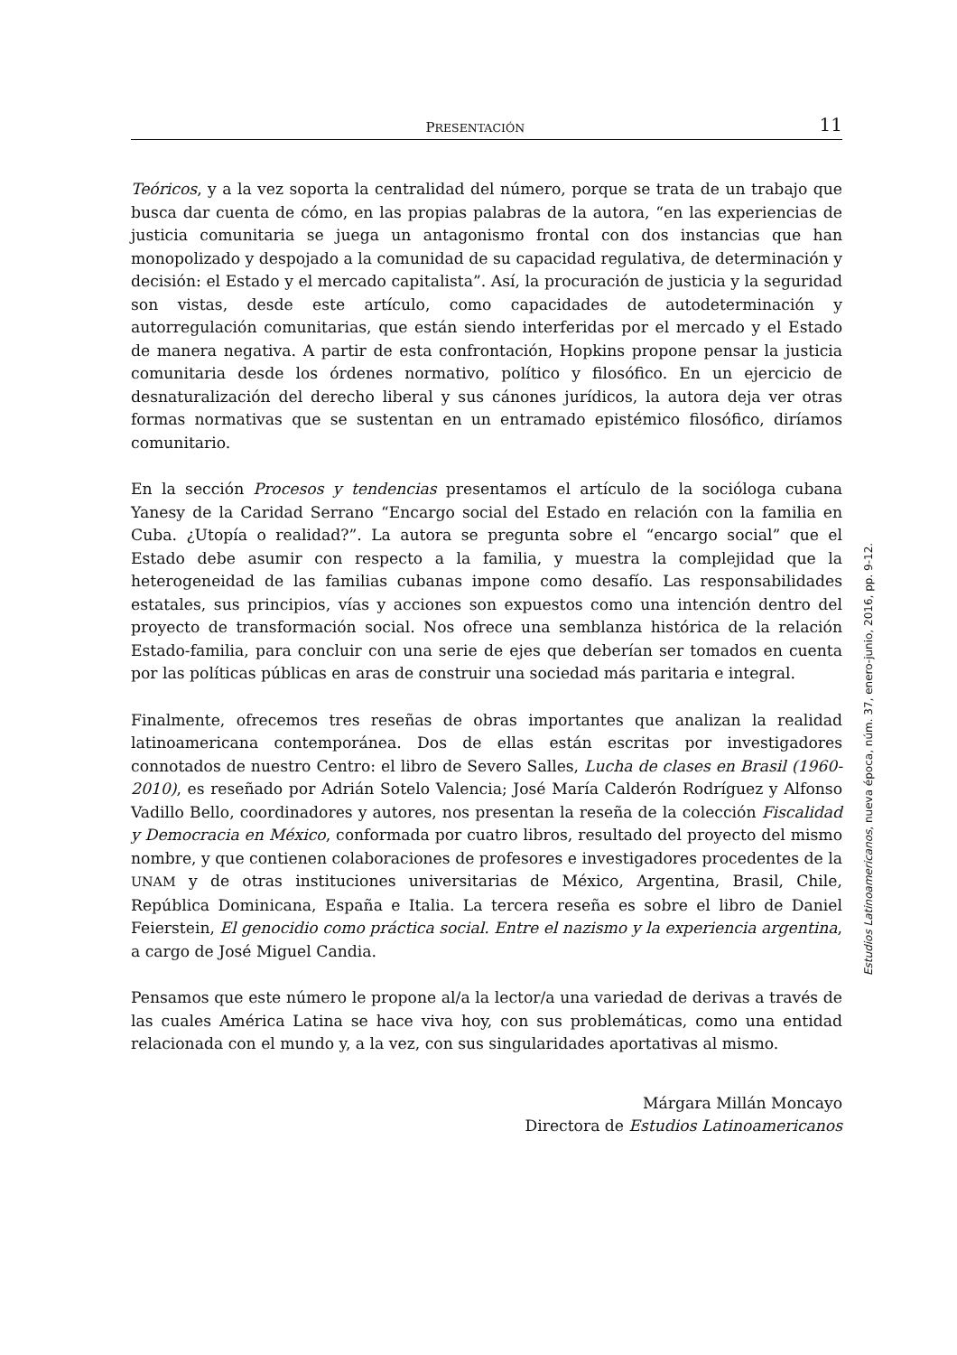PRESENTACIÓN 11
Teóricos, y a la vez soporta la centralidad del número, porque se trata de un trabajo que busca dar cuenta de cómo, en las propias palabras de la autora, “en las experiencias de justicia comunitaria se juega un antagonismo frontal con dos instancias que han monopolizado y despojado a la comunidad de su capacidad regulativa, de determinación y decisión: el Estado y el mercado capitalista”. Así, la procuración de justicia y la seguridad son vistas, desde este artículo, como capacidades de autodeterminación y autorregulación comunitarias, que están siendo interferidas por el mercado y el Estado de manera negativa. A partir de esta confrontación, Hopkins propone pensar la justicia comunitaria desde los órdenes normativo, político y filosófico. En un ejercicio de desnaturalización del derecho liberal y sus cánones jurídicos, la autora deja ver otras formas normativas que se sustentan en un entramado epistémico filosófico, diríamos comunitario.
En la sección Procesos y tendencias presentamos el artículo de la socióloga cubana Yanesy de la Caridad Serrano “Encargo social del Estado en relación con la familia en Cuba. ¿Utopía o realidad?”. La autora se pregunta sobre el “encargo social” que el Estado debe asumir con respecto a la familia, y muestra la complejidad que la heterogeneidad de las familias cubanas impone como desafío. Las responsabilidades estatales, sus principios, vías y acciones son expuestos como una intención dentro del proyecto de transformación social. Nos ofrece una semblanza histórica de la relación Estado-familia, para concluir con una serie de ejes que deberían ser tomados en cuenta por las políticas públicas en aras de construir una sociedad más paritaria e integral.
Finalmente, ofrecemos tres reseñas de obras importantes que analizan la realidad latinoamericana contemporánea. Dos de ellas están escritas por investigadores connotados de nuestro Centro: el libro de Severo Salles, Lucha de clases en Brasil (1960-2010), es reseñado por Adrián Sotelo Valencia; José María Calderón Rodríguez y Alfonso Vadillo Bello, coordinadores y autores, nos presentan la reseña de la colección Fiscalidad y Democracia en México, conformada por cuatro libros, resultado del proyecto del mismo nombre, y que contienen colaboraciones de profesores e investigadores procedentes de la UNAM y de otras instituciones universitarias de México, Argentina, Brasil, Chile, República Dominicana, España e Italia. La tercera reseña es sobre el libro de Daniel Feierstein, El genocidio como práctica social. Entre el nazismo y la experiencia argentina, a cargo de José Miguel Candia.
Pensamos que este número le propone al/a la lector/a una variedad de derivas a través de las cuales América Latina se hace viva hoy, con sus problemáticas, como una entidad relacionada con el mundo y, a la vez, con sus singularidades aportativas al mismo.
Márgara Millán Moncayo
Directora de Estudios Latinoamericanos
Estudios Latinoamericanos, nueva época, núm. 37, enero-junio, 2016, pp. 9-12.